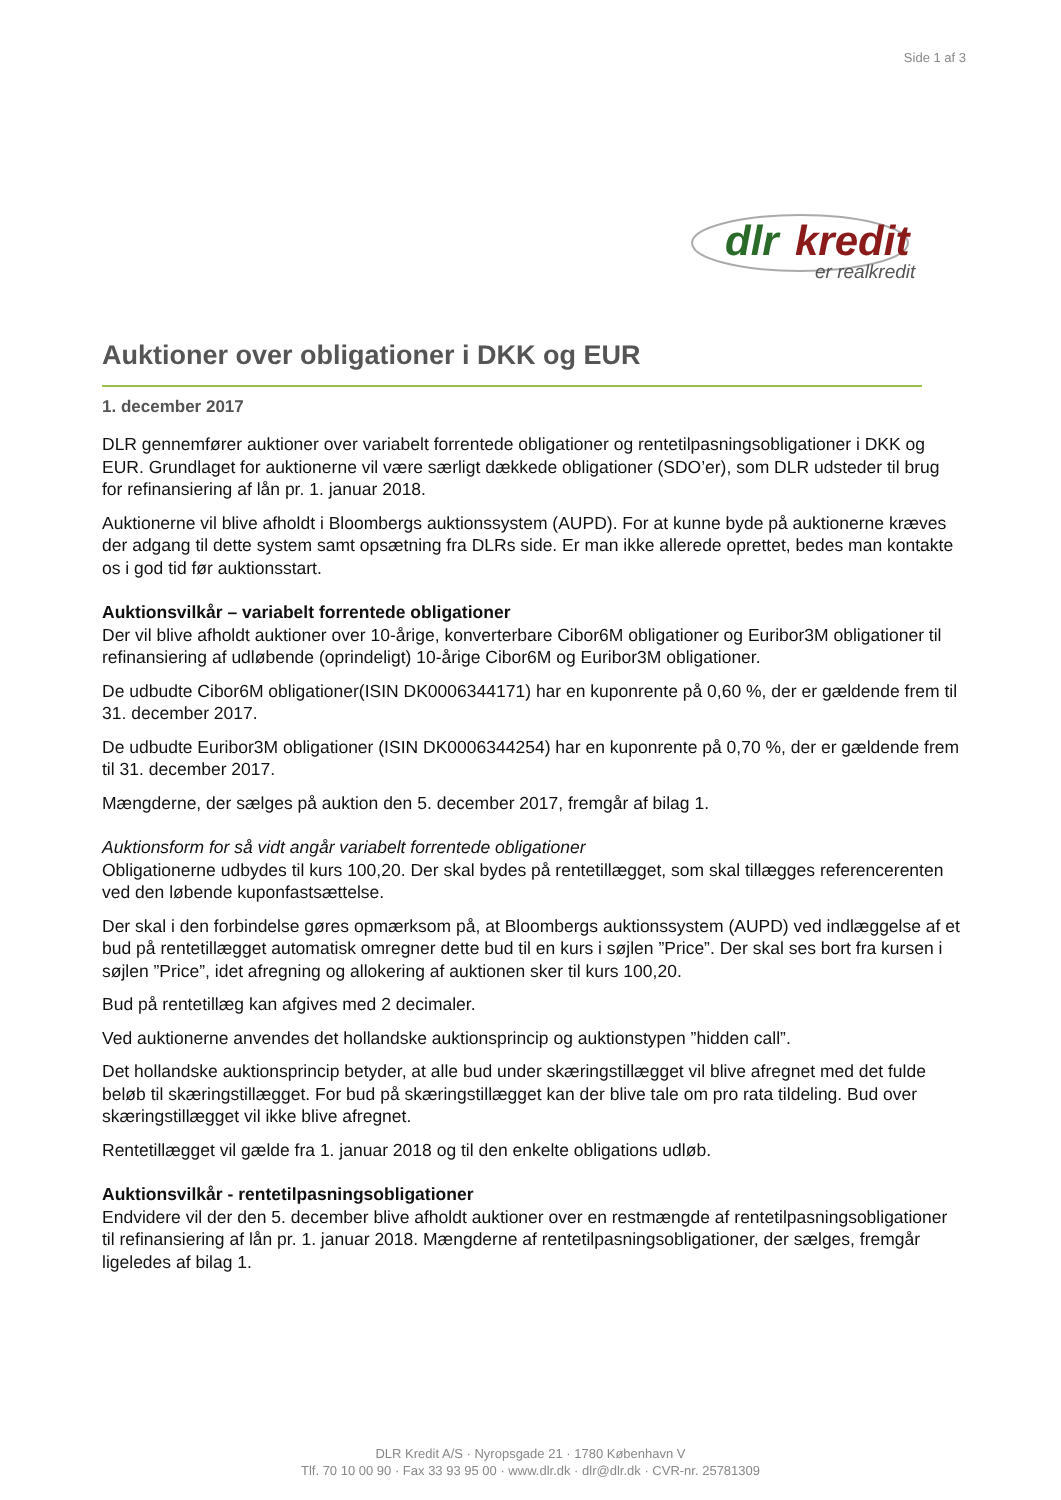Side 1 af 3
dlr
kredit
er realkredit
Auktioner over obligationer i DKK og EUR
1. december 2017
DLR gennemfører auktioner over variabelt forrentede obligationer og rentetilpasningsobligationer i DKK og EUR. Grundlaget for auktionerne vil være særligt dækkede obligationer (SDO’er), som DLR udsteder til brug for refinansiering af lån pr. 1. januar 2018.
Auktionerne vil blive afholdt i Bloombergs auktionssystem (AUPD). For at kunne byde på auktionerne kræves der adgang til dette system samt opsætning fra DLRs side. Er man ikke allerede oprettet, bedes man kontakte os i god tid før auktionsstart.
Auktionsvilkår – variabelt forrentede obligationer
Der vil blive afholdt auktioner over 10-årige, konverterbare Cibor6M obligationer og Euribor3M obligationer til refinansiering af udløbende (oprindeligt) 10-årige Cibor6M og Euribor3M obligationer.
De udbudte Cibor6M obligationer(ISIN DK0006344171) har en kuponrente på 0,60 %, der er gældende frem til 31. december 2017.
De udbudte Euribor3M obligationer (ISIN DK0006344254) har en kuponrente på 0,70 %, der er gældende frem til 31. december 2017.
Mængderne, der sælges på auktion den 5. december 2017, fremgår af bilag 1.
Auktionsform for så vidt angår variabelt forrentede obligationer
Obligationerne udbydes til kurs 100,20. Der skal bydes på rentetillægget, som skal tillægges referencerenten ved den løbende kuponfastsættelse.
Der skal i den forbindelse gøres opmærksom på, at Bloombergs auktionssystem (AUPD) ved indlæggelse af et bud på rentetillægget automatisk omregner dette bud til en kurs i søjlen ”Price”. Der skal ses bort fra kursen i søjlen ”Price”, idet afregning og allokering af auktionen sker til kurs 100,20.
Bud på rentetillæg kan afgives med 2 decimaler.
Ved auktionerne anvendes det hollandske auktionsprincip og auktionstypen ”hidden call”.
Det hollandske auktionsprincip betyder, at alle bud under skæringstillægget vil blive afregnet med det fulde beløb til skæringstillægget. For bud på skæringstillægget kan der blive tale om pro rata tildeling. Bud over skæringstillægget vil ikke blive afregnet.
Rentetillægget vil gælde fra 1. januar 2018 og til den enkelte obligations udløb.
Auktionsvilkår - rentetilpasningsobligationer
Endvidere vil der den 5. december blive afholdt auktioner over en restmængde af rentetilpasningsobligationer til refinansiering af lån pr. 1. januar 2018. Mængderne af rentetilpasningsobligationer, der sælges, fremgår ligeledes af bilag 1.
DLR Kredit A/S · Nyropsgade 21 · 1780 København V
Tlf. 70 10 00 90 · Fax 33 93 95 00 · www.dlr.dk · dlr@dlr.dk · CVR-nr. 25781309